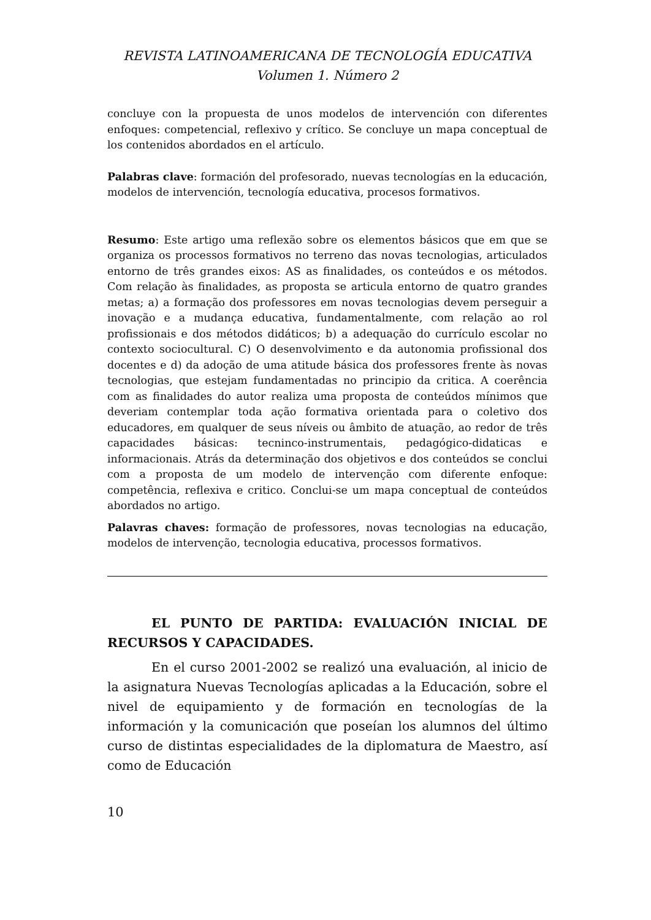REVISTA LATINOAMERICANA DE TECNOLOGÍA EDUCATIVA
Volumen 1. Número 2
concluye con la propuesta de unos modelos de intervención con diferentes enfoques: competencial, reflexivo y crítico. Se concluye un mapa conceptual de los contenidos abordados en el artículo.
Palabras clave: formación del profesorado, nuevas tecnologías en la educación, modelos de intervención, tecnología educativa, procesos formativos.
Resumo: Este artigo uma reflexão sobre os elementos básicos que em que se organiza os processos formativos no terreno das novas tecnologias, articulados entorno de três grandes eixos: AS as finalidades, os conteúdos e os métodos. Com relação às finalidades, as proposta se articula entorno de quatro grandes metas; a) a formação dos professores em novas tecnologias devem perseguir a inovação e a mudança educativa, fundamentalmente, com relação ao rol profissionais e dos métodos didáticos; b) a adequação do currículo escolar no contexto sociocultural. C) O desenvolvimento e da autonomia profissional dos docentes e d) da adoção de uma atitude básica dos professores frente às novas tecnologias, que estejam fundamentadas no principio da critica. A coerência com as finalidades do autor realiza uma proposta de conteúdos mínimos que deveriam contemplar toda ação formativa orientada para o coletivo dos educadores, em qualquer de seus níveis ou âmbito de atuação, ao redor de três capacidades básicas: tecninco-instrumentais, pedagógico-didaticas e informacionais. Atrás da determinação dos objetivos e dos conteúdos se conclui com a proposta de um modelo de intervenção com diferente enfoque: competência, reflexiva e critico. Conclui-se um mapa conceptual de conteúdos abordados no artigo.
Palavras chaves: formação de professores, novas tecnologias na educação, modelos de intervenção, tecnologia educativa, processos formativos.
EL PUNTO DE PARTIDA: EVALUACIÓN INICIAL DE RECURSOS Y CAPACIDADES.
En el curso 2001-2002 se realizó una evaluación, al inicio de la asignatura Nuevas Tecnologías aplicadas a la Educación, sobre el nivel de equipamiento y de formación en tecnologías de la información y la comunicación que poseían los alumnos del último curso de distintas especialidades de la diplomatura de Maestro, así como de Educación
10